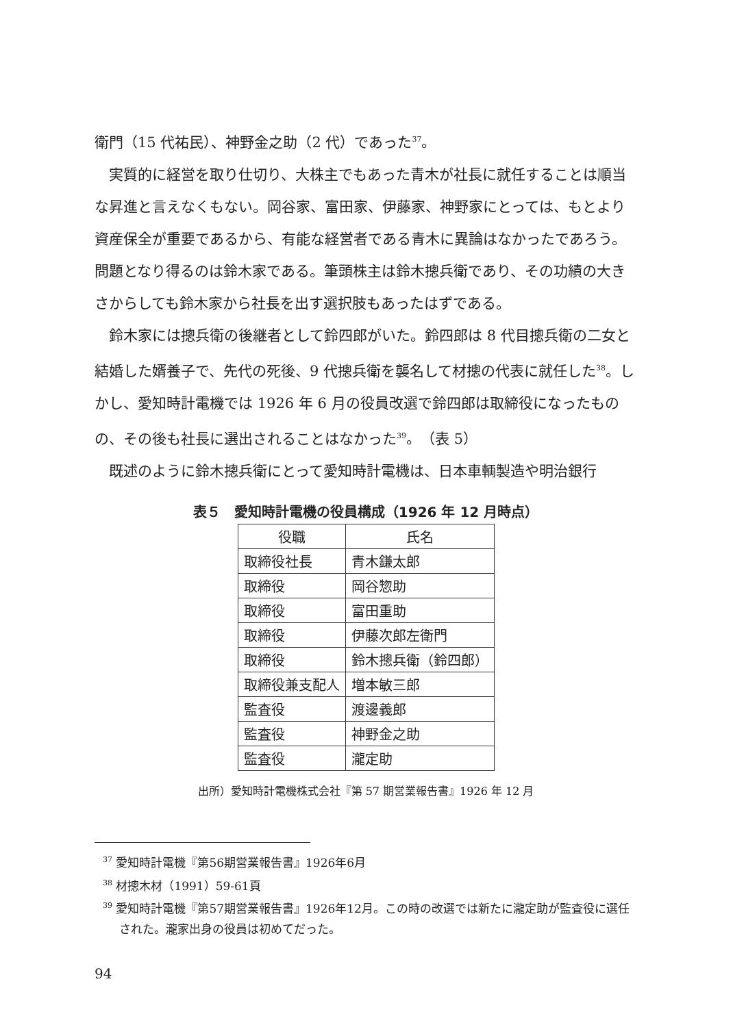衛門（15 代祐民）、神野金之助（2 代）であった<sup>37</sup>。
実質的に経営を取り仕切り、大株主でもあった青木が社長に就任することは順当な昇進と言えなくもない。岡谷家、富田家、伊藤家、神野家にとっては、もとより資産保全が重要であるから、有能な経営者である青木に異論はなかったであろう。問題となり得るのは鈴木家である。筆頭株主は鈴木摠兵衛であり、その功績の大きさからしても鈴木家から社長を出す選択肢もあったはずである。
鈴木家には摠兵衛の後継者として鈴四郎がいた。鈴四郎は 8 代目摠兵衛の二女と結婚した婿養子で、先代の死後、9 代摠兵衛を襲名して材摠の代表に就任した<sup>38</sup>。しかし、愛知時計電機では 1926 年 6 月の役員改選で鈴四郎は取締役になったものの、その後も社長に選出されることはなかった<sup>39</sup>。（表 5）
既述のように鈴木摠兵衛にとって愛知時計電機は、日本車輌製造や明治銀行
表５　愛知時計電機の役員構成（1926 年 12 月時点）
| 役職 | 氏名 |
| --- | --- |
| 取締役社長 | 青木鎌太郎 |
| 取締役 | 岡谷惣助 |
| 取締役 | 富田重助 |
| 取締役 | 伊藤次郎左衛門 |
| 取締役 | 鈴木摠兵衛（鈴四郎） |
| 取締役兼支配人 | 増本敏三郎 |
| 監査役 | 渡邊義郎 |
| 監査役 | 神野金之助 |
| 監査役 | 瀧定助 |
出所）愛知時計電機株式会社『第 57 期営業報告書』1926 年 12 月
<sup>37</sup> 愛知時計電機『第56期営業報告書』1926年6月
<sup>38</sup> 材摠木材（1991）59-61頁
<sup>39</sup> 愛知時計電機『第57期営業報告書』1926年12月。この時の改選では新たに瀧定助が監査役に選任された。瀧家出身の役員は初めてだった。
94